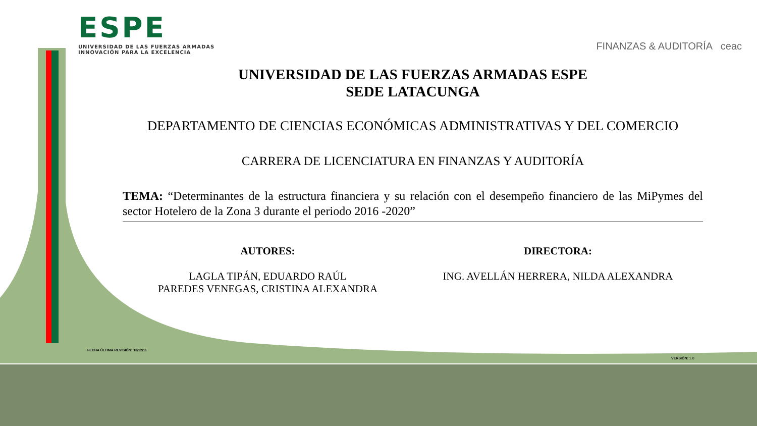ESPE
UNIVERSIDAD DE LAS FUERZAS ARMADAS
INNOVACIÓN PARA LA EXCELENCIA
FINANZAS & AUDITORÍA ceac
UNIVERSIDAD DE LAS FUERZAS ARMADAS ESPE
SEDE LATACUNGA
DEPARTAMENTO DE CIENCIAS ECONÓMICAS ADMINISTRATIVAS Y DEL COMERCIO
CARRERA DE LICENCIATURA EN FINANZAS Y AUDITORÍA
TEMA: “Determinantes de la estructura financiera y su relación con el desempeño financiero de las MiPymes del sector Hotelero de la Zona 3 durante el periodo 2016 -2020”
AUTORES:
LAGLA TIPÁN, EDUARDO RAÚL
PAREDES VENEGAS, CRISTINA ALEXANDRA
DIRECTORA:
ING. AVELLÁN HERRERA, NILDA ALEXANDRA
FECHA ÚLTIMA REVISIÓN: 13/12/11
VERSIÓN: 1.0